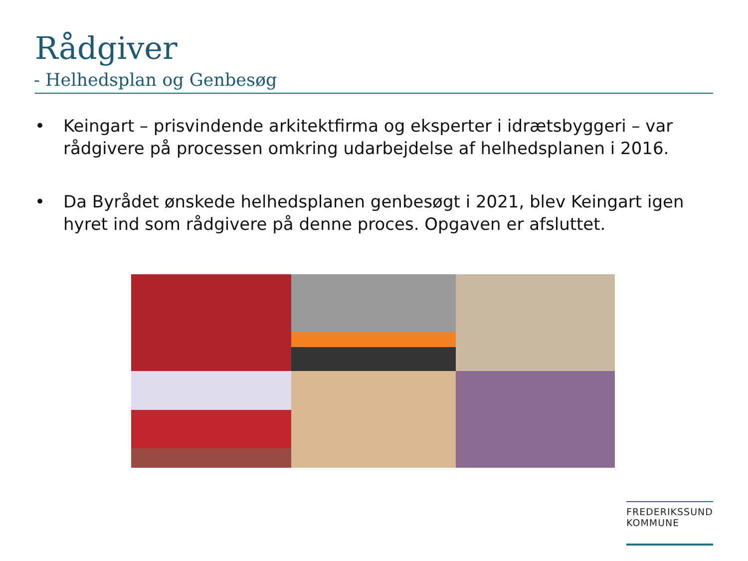Rådgiver
- Helhedsplan og Genbesøg
• Keingart – prisvindende arkitektfirma og eksperter i idrætsbyggeri – var rådgivere på processen omkring udarbejdelse af helhedsplanen i 2016.
• Da Byrådet ønskede helhedsplanen genbesøgt i 2021, blev Keingart igen hyret ind som rådgivere på denne proces. Opgaven er afsluttet.
FREDERIKSSUND
KOMMUNE